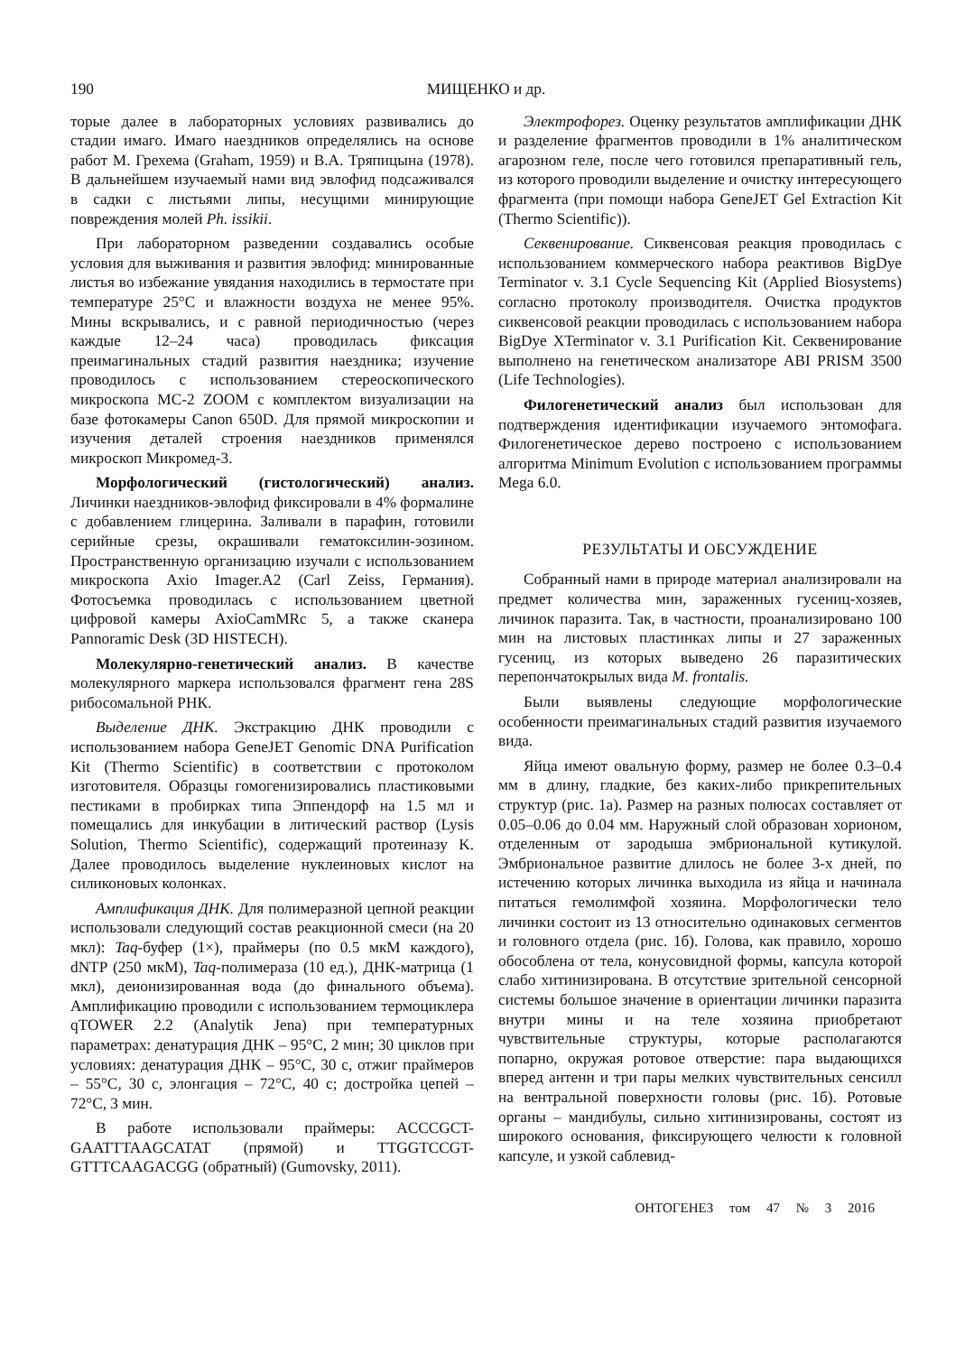190 МИЩЕНКО и др.
торые далее в лабораторных условиях развивались до стадии имаго. Имаго наездников определялись на основе работ М. Грехема (Graham, 1959) и В.А. Тряпицына (1978). В дальнейшем изучаемый нами вид эвлофид подсаживался в садки с листьями липы, несущими минирующие повреждения молей Ph. issikii.
При лабораторном разведении создавались особые условия для выживания и развития эвлофид: минированные листья во избежание увядания находились в термостате при температуре 25°C и влажности воздуха не менее 95%. Мины вскрывались, и с равной периодичностью (через каждые 12–24 часа) проводилась фиксация преимагинальных стадий развития наездника; изучение проводилось с использованием стереоскопического микроскопа МС-2 ZOOM с комплектом визуализации на базе фотокамеры Canon 650D. Для прямой микроскопии и изучения деталей строения наездников применялся микроскоп Микромед-3.
Морфологический (гистологический) анализ. Личинки наездников-эвлофид фиксировали в 4% формалине с добавлением глицерина. Заливали в парафин, готовили серийные срезы, окрашивали гематоксилин-эозином. Пространственную организацию изучали с использованием микроскопа Axio Imager.A2 (Carl Zeiss, Германия). Фотосъемка проводилась с использованием цветной цифровой камеры AxioCamMRc 5, а также сканера Pannoramic Desk (3D HISTECH).
Молекулярно-генетический анализ. В качестве молекулярного маркера использовался фрагмент гена 28S рибосомальной РНК.
Выделение ДНК. Экстракцию ДНК проводили с использованием набора GeneJET Genomic DNA Purification Kit (Thermo Scientific) в соответствии с протоколом изготовителя. Образцы гомогенизировались пластиковыми пестиками в пробирках типа Эппендорф на 1.5 мл и помещались для инкубации в литический раствор (Lysis Solution, Thermo Scientific), содержащий протеиназу K. Далее проводилось выделение нуклеиновых кислот на силиконовых колонках.
Амплификация ДНК. Для полимеразной цепной реакции использовали следующий состав реакционной смеси (на 20 мкл): Taq-буфер (1×), праймеры (по 0.5 мкМ каждого), dNTP (250 мкМ), Taq-полимераза (10 ед.), ДНК-матрица (1 мкл), деионизированная вода (до финального объема). Амплификацию проводили с использованием термоциклера qTOWER 2.2 (Analytik Jena) при температурных параметрах: денатурация ДНК – 95°C, 2 мин; 30 циклов при условиях: денатурация ДНК – 95°C, 30 с, отжиг праймеров – 55°C, 30 с, элонгация – 72°C, 40 с; достройка цепей – 72°C, 3 мин.
В работе использовали праймеры: ACCCGCT-GAATTTAAGCATAT (прямой) и TTGGTCCGT-GTTTCAAGACGG (обратный) (Gumovsky, 2011).
Электрофорез. Оценку результатов амплификации ДНК и разделение фрагментов проводили в 1% аналитическом агарозном геле, после чего готовился препаративный гель, из которого проводили выделение и очистку интересующего фрагмента (при помощи набора GeneJET Gel Extraction Kit (Thermo Scientific)).
Секвенирование. Сиквенсовая реакция проводилась с использованием коммерческого набора реактивов BigDye Terminator v. 3.1 Cycle Sequencing Kit (Applied Biosystems) согласно протоколу производителя. Очистка продуктов сиквенсовой реакции проводилась с использованием набора BigDye XTerminator v. 3.1 Purification Kit. Секвенирование выполнено на генетическом анализаторе ABI PRISM 3500 (Life Technologies).
Филогенетический анализ был использован для подтверждения идентификации изучаемого энтомофага. Филогенетическое дерево построено с использованием алгоритма Minimum Evolution с использованием программы Mega 6.0.
РЕЗУЛЬТАТЫ И ОБСУЖДЕНИЕ
Собранный нами в природе материал анализировали на предмет количества мин, зараженных гусениц-хозяев, личинок паразита. Так, в частности, проанализировано 100 мин на листовых пластинках липы и 27 зараженных гусениц, из которых выведено 26 паразитических перепончатокрылых вида M. frontalis.
Были выявлены следующие морфологические особенности преимагинальных стадий развития изучаемого вида.
Яйца имеют овальную форму, размер не более 0.3–0.4 мм в длину, гладкие, без каких-либо прикрепительных структур (рис. 1а). Размер на разных полюсах составляет от 0.05–0.06 до 0.04 мм. Наружный слой образован хорионом, отделенным от зародыша эмбриональной кутикулой. Эмбриональное развитие длилось не более 3-х дней, по истечению которых личинка выходила из яйца и начинала питаться гемолимфой хозяина. Морфологически тело личинки состоит из 13 относительно одинаковых сегментов и головного отдела (рис. 1б). Голова, как правило, хорошо обособлена от тела, конусовидной формы, капсула которой слабо хитинизирована. В отсутствие зрительной сенсорной системы большое значение в ориентации личинки паразита внутри мины и на теле хозяина приобретают чувствительные структуры, которые располагаются попарно, окружая ротовое отверстие: пара выдающихся вперед антенн и три пары мелких чувствительных сенсилл на вентральной поверхности головы (рис. 1б). Ротовые органы – мандибулы, сильно хитинизированы, состоят из широкого основания, фиксирующего челюсти к головной капсуле, и узкой саблевид-
ОНТОГЕНЕЗ том 47 № 3 2016